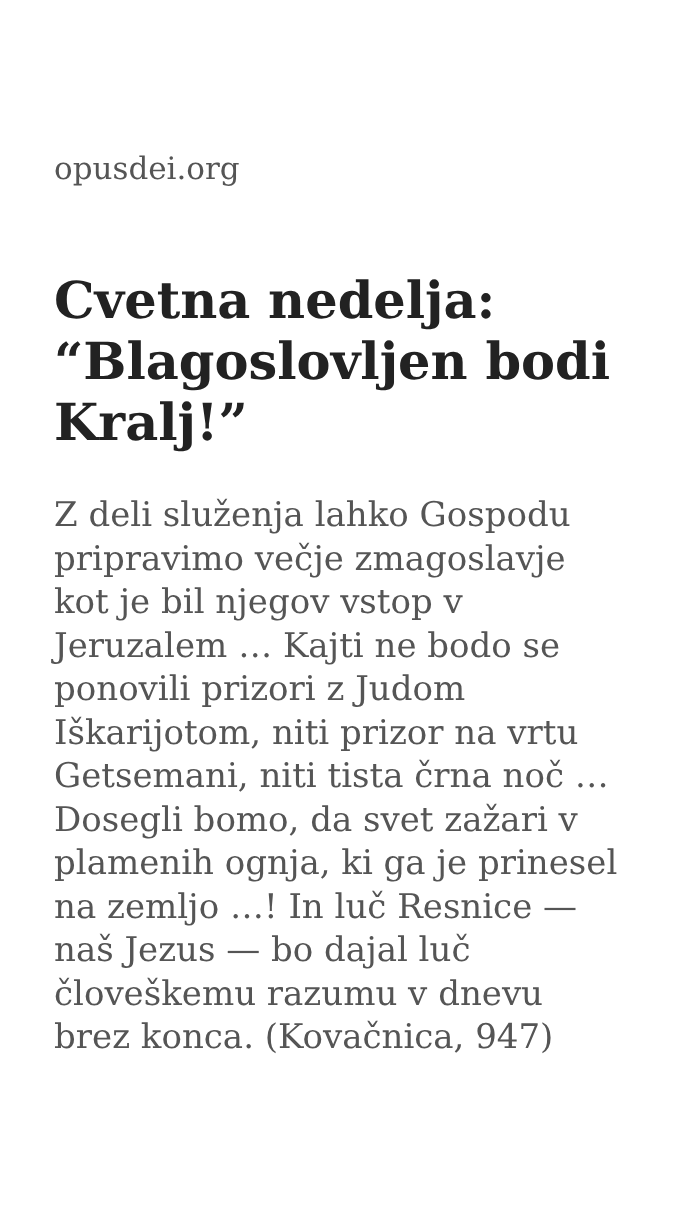opusdei.org
Cvetna nedelja: “Blagoslovljen bodi Kralj!”
Z deli služenja lahko Gospodu pripravimo večje zmagoslavje kot je bil njegov vstop v Jeruzalem … Kajti ne bodo se ponovili prizori z Judom Iškarijotom, niti prizor na vrtu Getsemani, niti tista črna noč … Dosegli bomo, da svet zažari v plamenih ognja, ki ga je prinesel na zemljo …! In luč Resnice — naš Jezus — bo dajal luč človeškemu razumu v dnevu brez konca. (Kovačnica, 947)